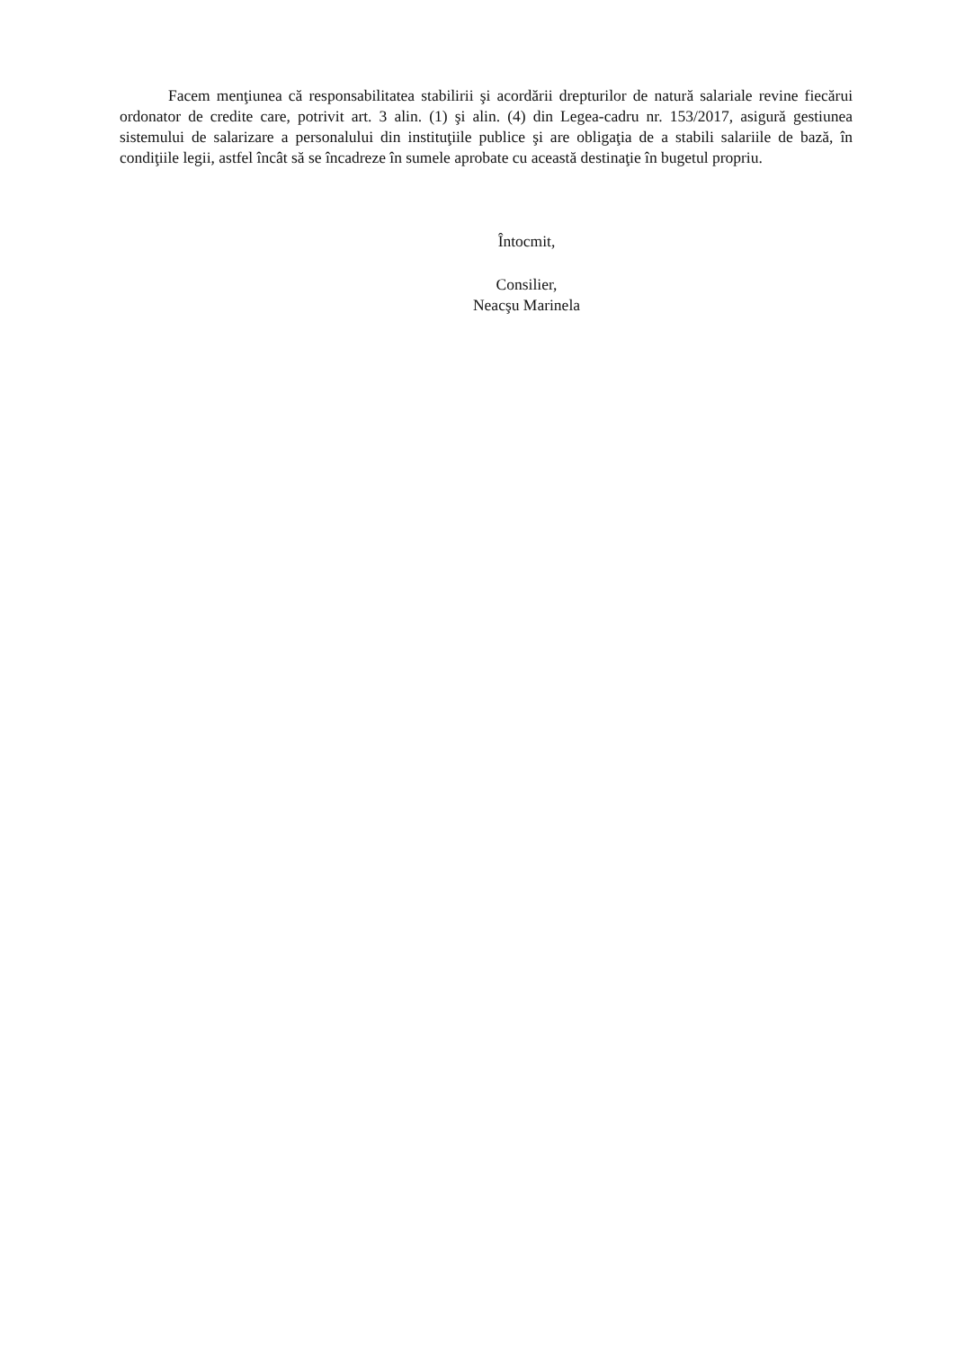Facem menţiunea că responsabilitatea stabilirii şi acordării drepturilor de natură salariale revine fiecărui ordonator de credite care, potrivit art. 3 alin. (1) şi alin. (4) din Legea-cadru nr. 153/2017, asigură gestiunea sistemului de salarizare a personalului din instituţiile publice şi are obligaţia de a stabili salariile de bază, în condiţiile legii, astfel încât să se încadreze în sumele aprobate cu această destinaţie în bugetul propriu.
Întocmit,
Consilier,
Neacşu Marinela